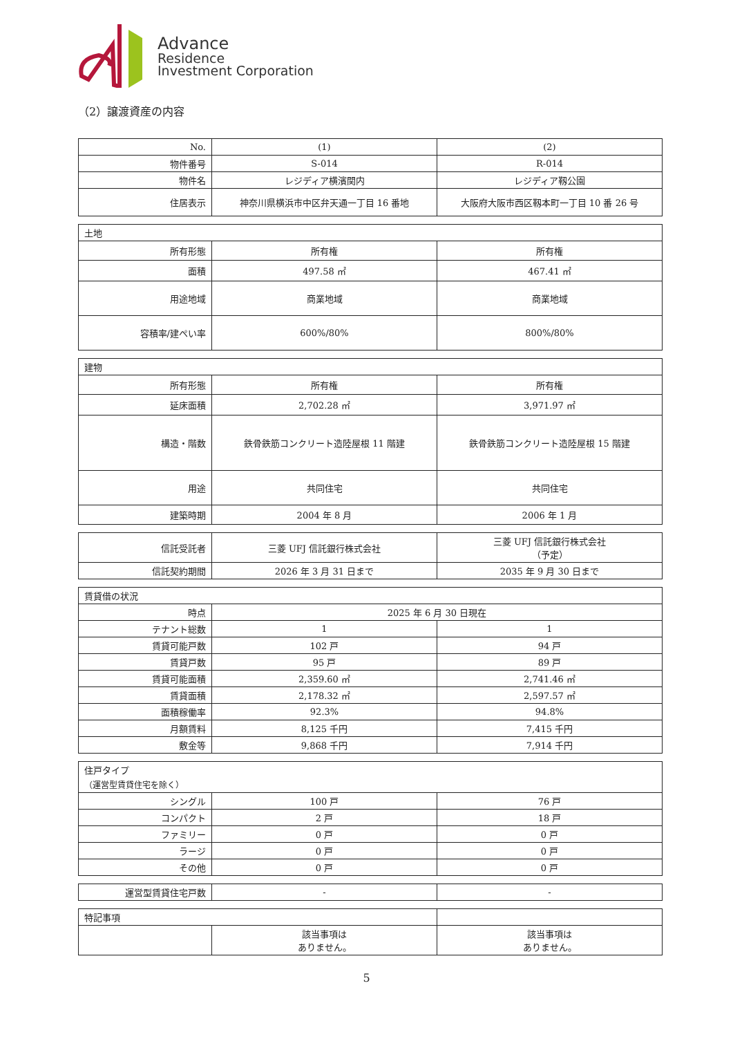Advance
Residence
Investment Corporation
（2）譲渡資産の内容
| No. | (1) | (2) |
| 物件番号 | S-014 | R-014 |
| 物件名 | レジディア横濱関内 | レジディア靱公園 |
| 住居表示 | 神奈川県横浜市中区弁天通一丁目 16 番地 | 大阪府大阪市西区靱本町一丁目 10 番 26 号 |
| 土地 | | |
| 所有形態 | 所有権 | 所有権 |
| 面積 | 497.58 ㎡ | 467.41 ㎡ |
| 用途地域 | 商業地域 | 商業地域 |
| 容積率/建ぺい率 | 600%/80% | 800%/80% |
| 建物 | | |
| 所有形態 | 所有権 | 所有権 |
| 延床面積 | 2,702.28 ㎡ | 3,971.97 ㎡ |
| 構造・階数 | 鉄骨鉄筋コンクリート造陸屋根 11 階建 | 鉄骨鉄筋コンクリート造陸屋根 15 階建 |
| 用途 | 共同住宅 | 共同住宅 |
| 建築時期 | 2004 年 8 月 | 2006 年 1 月 |
| 信託受託者 | 三菱 UFJ 信託銀行株式会社 | 三菱 UFJ 信託銀行株式会社 （予定） |
| 信託契約期間 | 2026 年 3 月 31 日まで | 2035 年 9 月 30 日まで |
| 賃貸借の状況 | | |
| 時点 | 2025 年 6 月 30 日現在 | |
| テナント総数 | 1 | 1 |
| 賃貸可能戸数 | 102 戸 | 94 戸 |
| 賃貸戸数 | 95 戸 | 89 戸 |
| 賃貸可能面積 | 2,359.60 ㎡ | 2,741.46 ㎡ |
| 賃貸面積 | 2,178.32 ㎡ | 2,597.57 ㎡ |
| 面積稼働率 | 92.3% | 94.8% |
| 月額賃料 | 8,125 千円 | 7,415 千円 |
| 敷金等 | 9,868 千円 | 7,914 千円 |
| 住戸タイプ （運営型賃貸住宅を除く） | | |
| シングル | 100 戸 | 76 戸 |
| コンパクト | 2 戸 | 18 戸 |
| ファミリー | 0 戸 | 0 戸 |
| ラージ | 0 戸 | 0 戸 |
| その他 | 0 戸 | 0 戸 |
| 運営型賃貸住宅戸数 | - | - |
| 特記事項 | | |
| | 該当事項は ありません。 | 該当事項は ありません。 |
5